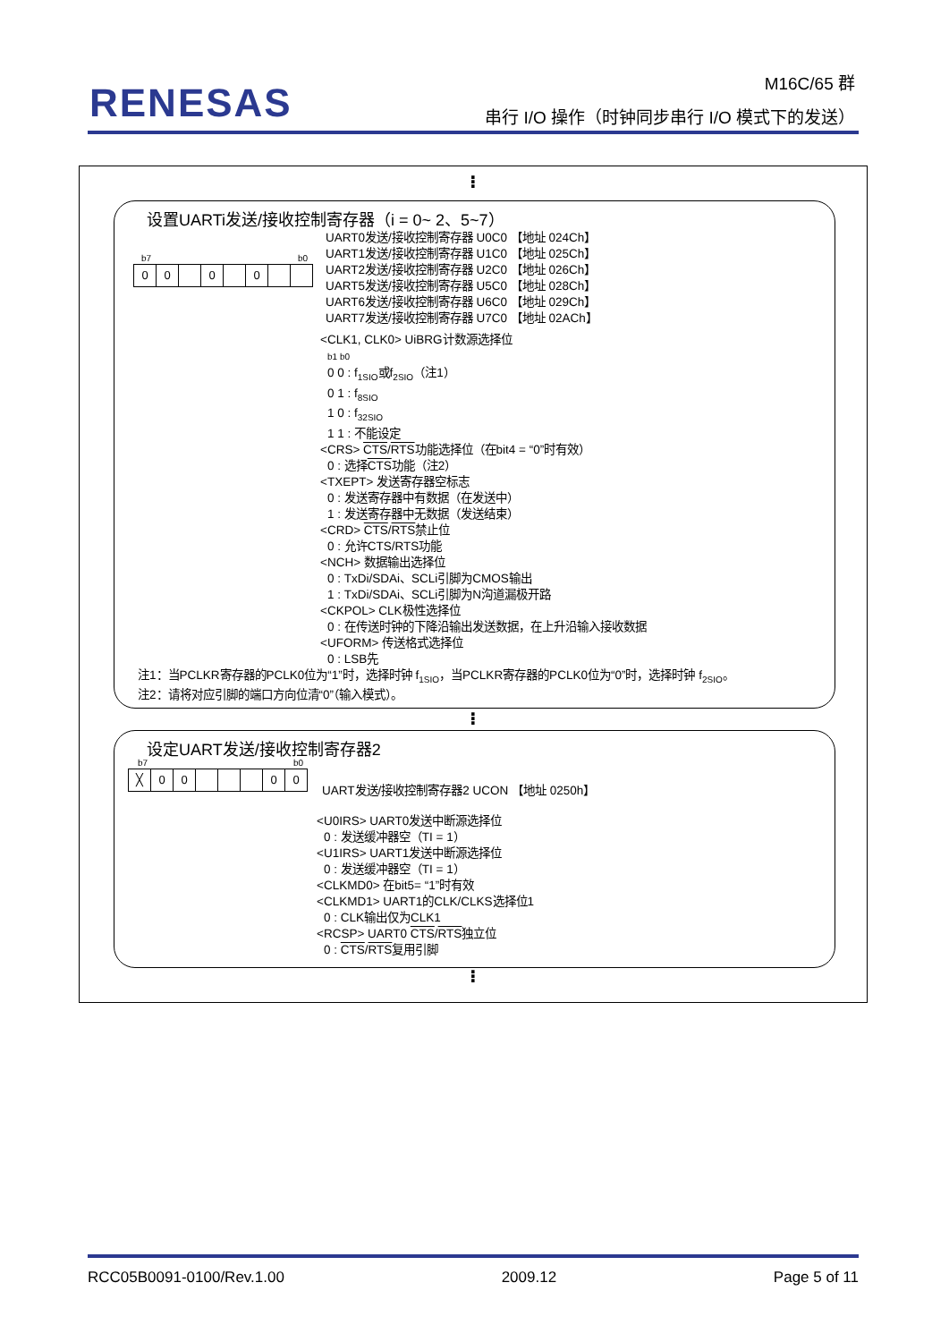RENESAS
M16C/65 群
串行 I/O 操作（时钟同步串行 I/O 模式下的发送）
⁝
设置UARTi发送/接收控制寄存器（i = 0~ 2、5~7）
00 0 0
b7 b0
UART0发送/接收控制寄存器 U0C0 【地址 024Ch】
UART1发送/接收控制寄存器 U1C0 【地址 025Ch】
UART2发送/接收控制寄存器 U2C0 【地址 026Ch】
UART5发送/接收控制寄存器 U5C0 【地址 028Ch】
UART6发送/接收控制寄存器 U6C0 【地址 029Ch】
UART7发送/接收控制寄存器 U7C0 【地址 02ACh】
<CLK1, CLK0> UiBRG计数源选择位
b1 b0
0 0 : f<sub>1SIO</sub>或f<sub>2SIO</sub>（注1）
0 1 : f<sub>8SIO</sub>
1 0 : f<sub>32SIO</sub>
1 1 : 不能设定
<CRS> CTS/RTS功能选择位（在bit4 = “0”时有效）
0 : 选择CTS功能（注2）
<TXEPT> 发送寄存器空标志
0 : 发送寄存器中有数据（在发送中）
1 : 发送寄存器中无数据（发送结束）
<CRD> CTS/RTS禁止位
0 : 允许CTS/RTS功能
<NCH> 数据输出选择位
0 : TxDi/SDAi、SCLi引脚为CMOS输出
1 : TxDi/SDAi、SCLi引脚为N沟道漏极开路
<CKPOL> CLK极性选择位
0 : 在传送时钟的下降沿输出发送数据，在上升沿输入接收数据
<UFORM> 传送格式选择位
0 : LSB先
注1：当PCLKR寄存器的PCLK0位为“1”时，选择时钟 f<sub>1SIO</sub>，当PCLKR寄存器的PCLK0位为“0”时，选择时钟 f<sub>2SIO</sub>。
注2：请将对应引脚的端口方向位清“0”（输入模式）。
⁝
设定UART发送/接收控制寄存器2
b7 b0
╳ 00 00
UART发送/接收控制寄存器2 UCON 【地址 0250h】
<U0IRS> UART0发送中断源选择位
0 : 发送缓冲器空（TI = 1）
<U1IRS> UART1发送中断源选择位
0 : 发送缓冲器空（TI = 1）
<CLKMD0> 在bit5= “1”时有效
<CLKMD1> UART1的CLK/CLKS选择位1
0 : CLK输出仅为CLK1
<RCSP> UART0 CTS/RTS独立位
0 : CTS/RTS复用引脚
⁝
RCC05B0091-0100/Rev.1.00 2009.12 Page 5 of 11